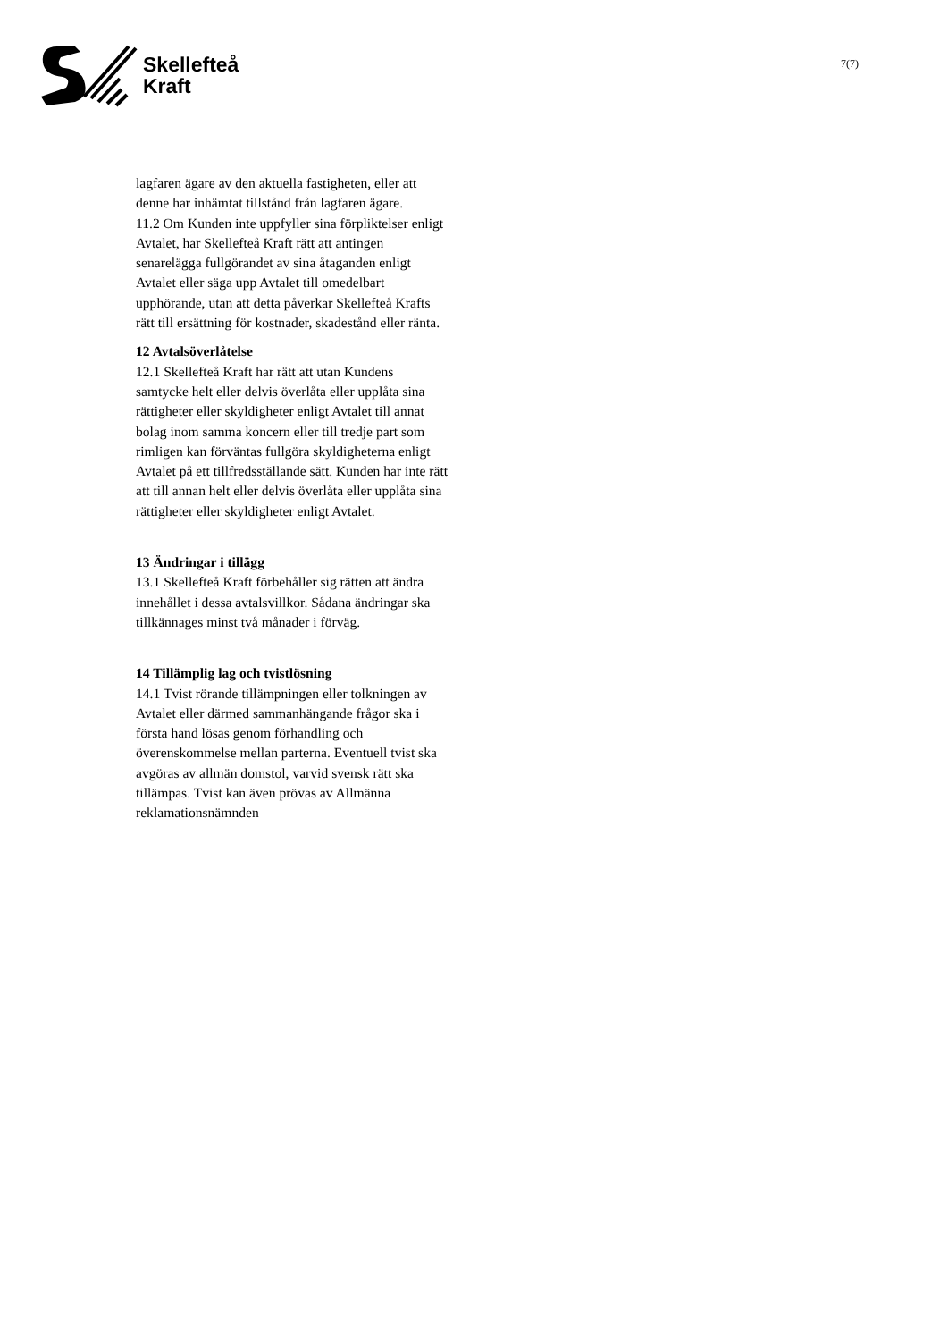Skellefteå
Kraft
7(7)
lagfaren ägare av den aktuella fastigheten, eller att denne har inhämtat tillstånd från lagfaren ägare.
11.2 Om Kunden inte uppfyller sina förpliktelser enligt Avtalet, har Skellefteå Kraft rätt att antingen senarelägga fullgörandet av sina åtaganden enligt Avtalet eller säga upp Avtalet till omedelbart upphörande, utan att detta påverkar Skellefteå Krafts rätt till ersättning för kostnader, skadestånd eller ränta.
12 Avtalsöverlåtelse
12.1 Skellefteå Kraft har rätt att utan Kundens samtycke helt eller delvis överlåta eller upplåta sina rättigheter eller skyldigheter enligt Avtalet till annat bolag inom samma koncern eller till tredje part som rimligen kan förväntas fullgöra skyldigheterna enligt Avtalet på ett tillfredsställande sätt. Kunden har inte rätt att till annan helt eller delvis överlåta eller upplåta sina rättigheter eller skyldigheter enligt Avtalet.
13 Ändringar i tillägg
13.1 Skellefteå Kraft förbehåller sig rätten att ändra innehållet i dessa avtalsvillkor. Sådana ändringar ska tillkännages minst två månader i förväg.
14 Tillämplig lag och tvistlösning
14.1 Tvist rörande tillämpningen eller tolkningen av Avtalet eller därmed sammanhängande frågor ska i första hand lösas genom förhandling och överenskommelse mellan parterna. Eventuell tvist ska avgöras av allmän domstol, varvid svensk rätt ska tillämpas. Tvist kan även prövas av Allmänna reklamationsnämnden